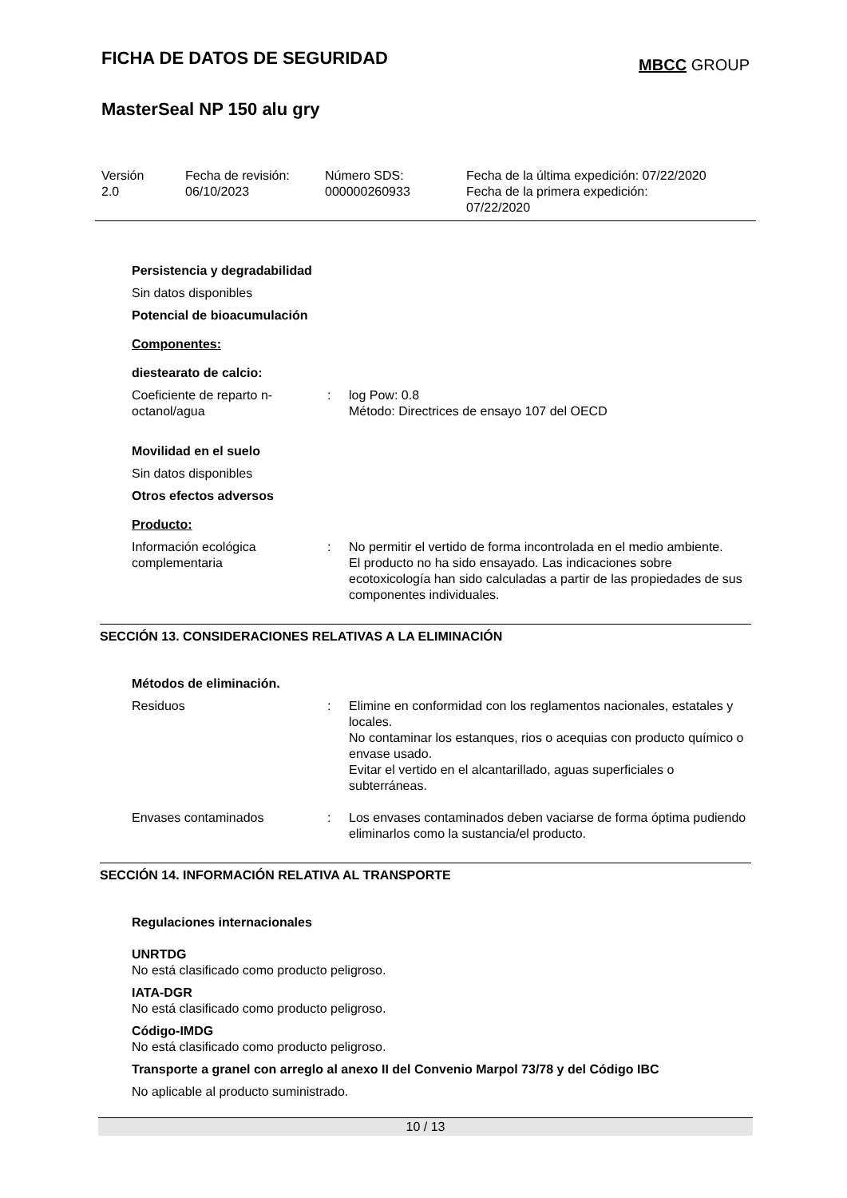FICHA DE DATOS DE SEGURIDAD
MBCC GROUP
MasterSeal NP 150 alu gry
Versión
2.0
Fecha de revisión:
06/10/2023
Número SDS:
000000260933
Fecha de la última expedición: 07/22/2020
Fecha de la primera expedición:
07/22/2020
Persistencia y degradabilidad
Sin datos disponibles
Potencial de bioacumulación
Componentes:
diestearato de calcio:
| Coeficiente de reparto n-octanol/agua | : | log Pow: 0.8 Método: Directrices de ensayo 107 del OECD |
Movilidad en el suelo
Sin datos disponibles
Otros efectos adversos
Producto:
| Información ecológica complementaria | : | No permitir el vertido de forma incontrolada en el medio ambiente. El producto no ha sido ensayado. Las indicaciones sobre ecotoxicología han sido calculadas a partir de las propiedades de sus componentes individuales. |
SECCIÓN 13. CONSIDERACIONES RELATIVAS A LA ELIMINACIÓN
Métodos de eliminación.
| Residuos | : | Elimine en conformidad con los reglamentos nacionales, estatales y locales. No contaminar los estanques, rios o acequias con producto químico o envase usado. Evitar el vertido en el alcantarillado, aguas superficiales o subterráneas. |
| Envases contaminados | : | Los envases contaminados deben vaciarse de forma óptima pudiendo eliminarlos como la sustancia/el producto. |
SECCIÓN 14. INFORMACIÓN RELATIVA AL TRANSPORTE
Regulaciones internacionales
UNRTDG
No está clasificado como producto peligroso.
IATA-DGR
No está clasificado como producto peligroso.
Código-IMDG
No está clasificado como producto peligroso.
Transporte a granel con arreglo al anexo II del Convenio Marpol 73/78 y del Código IBC
No aplicable al producto suministrado.
10 / 13